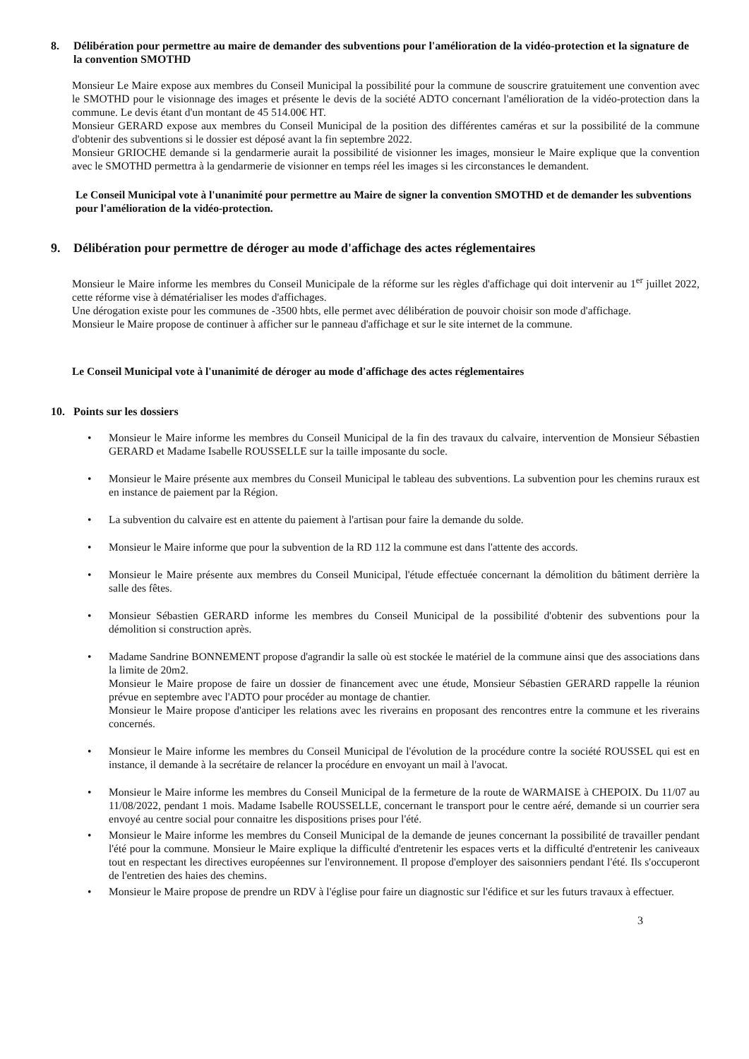8. Délibération pour permettre au maire de demander des subventions pour l'amélioration de la vidéo-protection et la signature de la convention SMOTHD
Monsieur Le Maire expose aux membres du Conseil Municipal la possibilité pour la commune de souscrire gratuitement une convention avec le SMOTHD pour le visionnage des images et présente le devis de la société ADTO concernant l'amélioration de la vidéo-protection dans la commune. Le devis étant d'un montant de 45 514.00€ HT.
Monsieur GERARD expose aux membres du Conseil Municipal de la position des différentes caméras et sur la possibilité de la commune d'obtenir des subventions si le dossier est déposé avant la fin septembre 2022.
Monsieur GRIOCHE demande si la gendarmerie aurait la possibilité de visionner les images, monsieur le Maire explique que la convention avec le SMOTHD permettra à la gendarmerie de visionner en temps réel les images si les circonstances le demandent.
Le Conseil Municipal vote à l'unanimité pour permettre au Maire de signer la convention SMOTHD et de demander les subventions pour l'amélioration de la vidéo-protection.
9. Délibération pour permettre de déroger au mode d'affichage des actes réglementaires
Monsieur le Maire informe les membres du Conseil Municipale de la réforme sur les règles d'affichage qui doit intervenir au 1<sup>er</sup> juillet 2022, cette réforme vise à dématérialiser les modes d'affichages.
Une dérogation existe pour les communes de -3500 hbts, elle permet avec délibération de pouvoir choisir son mode d'affichage.
Monsieur le Maire propose de continuer à afficher sur le panneau d'affichage et sur le site internet de la commune.
Le Conseil Municipal vote à l'unanimité de déroger au mode d'affichage des actes réglementaires
10. Points sur les dossiers
• Monsieur le Maire informe les membres du Conseil Municipal de la fin des travaux du calvaire, intervention de Monsieur Sébastien GERARD et Madame Isabelle ROUSSELLE sur la taille imposante du socle.
• Monsieur le Maire présente aux membres du Conseil Municipal le tableau des subventions. La subvention pour les chemins ruraux est en instance de paiement par la Région.
• La subvention du calvaire est en attente du paiement à l'artisan pour faire la demande du solde.
• Monsieur le Maire informe que pour la subvention de la RD 112 la commune est dans l'attente des accords.
• Monsieur le Maire présente aux membres du Conseil Municipal, l'étude effectuée concernant la démolition du bâtiment derrière la salle des fêtes.
• Monsieur Sébastien GERARD informe les membres du Conseil Municipal de la possibilité d'obtenir des subventions pour la démolition si construction après.
• Madame Sandrine BONNEMENT propose d'agrandir la salle où est stockée le matériel de la commune ainsi que des associations dans la limite de 20m2.
Monsieur le Maire propose de faire un dossier de financement avec une étude, Monsieur Sébastien GERARD rappelle la réunion prévue en septembre avec l'ADTO pour procéder au montage de chantier.
Monsieur le Maire propose d'anticiper les relations avec les riverains en proposant des rencontres entre la commune et les riverains concernés.
• Monsieur le Maire informe les membres du Conseil Municipal de l'évolution de la procédure contre la société ROUSSEL qui est en instance, il demande à la secrétaire de relancer la procédure en envoyant un mail à l'avocat.
• Monsieur le Maire informe les membres du Conseil Municipal de la fermeture de la route de WARMAISE à CHEPOIX. Du 11/07 au 11/08/2022, pendant 1 mois. Madame Isabelle ROUSSELLE, concernant le transport pour le centre aéré, demande si un courrier sera envoyé au centre social pour connaitre les dispositions prises pour l'été.
• Monsieur le Maire informe les membres du Conseil Municipal de la demande de jeunes concernant la possibilité de travailler pendant l'été pour la commune. Monsieur le Maire explique la difficulté d'entretenir les espaces verts et la difficulté d'entretenir les caniveaux tout en respectant les directives européennes sur l'environnement. Il propose d'employer des saisonniers pendant l'été. Ils s'occuperont de l'entretien des haies des chemins.
• Monsieur le Maire propose de prendre un RDV à l'église pour faire un diagnostic sur l'édifice et sur les futurs travaux à effectuer.
3